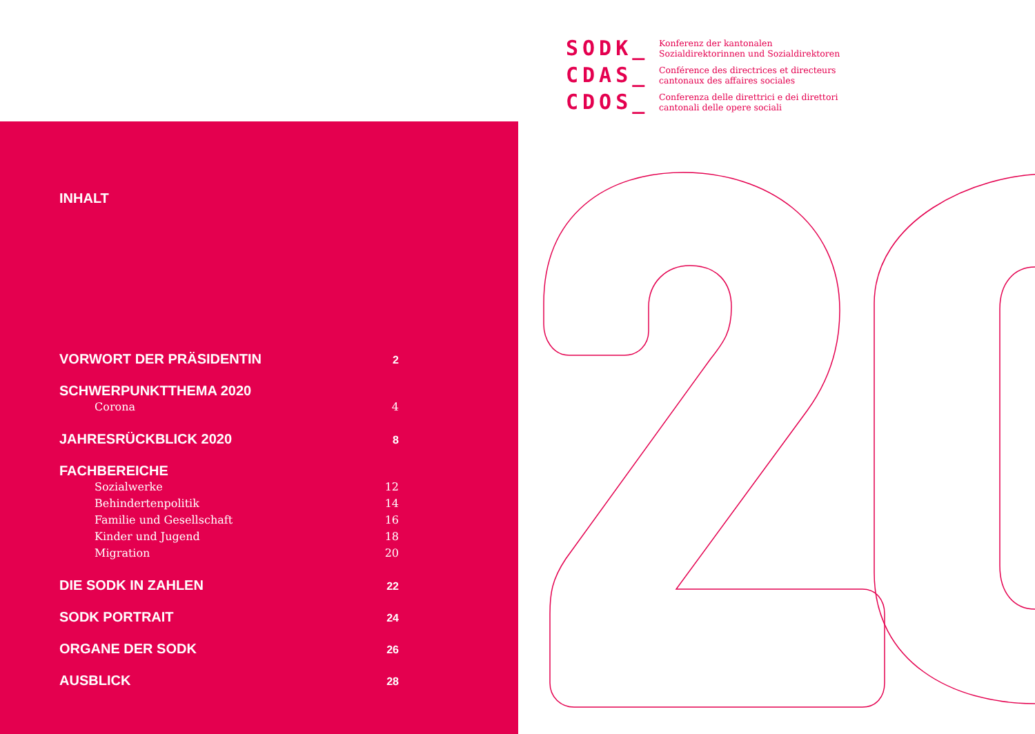SODK_
Konferenz der kantonalen
Sozialdirektorinnen und Sozialdirektoren
CDAS_
Conférence des directrices et directeurs
cantonaux des affaires sociales
CDOS_
Conferenza delle direttrici e dei direttori
cantonali delle opere sociali
INHALT
VORWORT DER PRÄSIDENTIN 2
SCHWERPUNKTTHEMA 2020
Corona 4
JAHRESRÜCKBLICK 2020 8
FACHBEREICHE
Sozialwerke 12
Behindertenpolitik 14
Familie und Gesellschaft 16
Kinder und Jugend 18
Migration 20
DIE SODK IN ZAHLEN 22
SODK PORTRAIT 24
ORGANE DER SODK 26
AUSBLICK 28